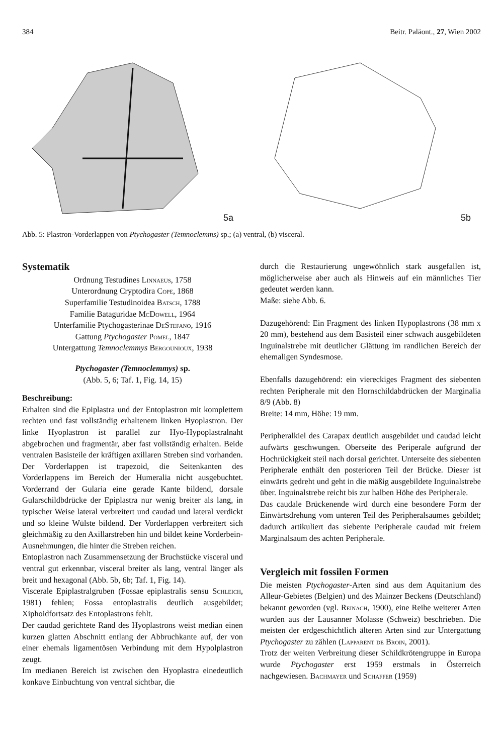384 Beitr. Paläont., 27, Wien 2002
5a
5b
Abb. 5: Plastron-Vorderlappen von Ptychogaster (Temnoclemms) sp.; (a) ventral, (b) visceral.
Systematik
Ordnung Testudines Linnaeus, 1758
Unterordnung Cryptodira Cope, 1868
Superfamilie Testudinoidea Batsch, 1788
Familie Bataguridae McDowell, 1964
Unterfamilie Ptychogasterinae DeStefano, 1916
Gattung Ptychogaster Pomel, 1847
Untergattung Temnoclemmys Bergounioux, 1938
Ptychogaster (Temnoclemmys) sp.
(Abb. 5, 6; Taf. 1, Fig. 14, 15)
Beschreibung:
Erhalten sind die Epiplastra und der Entoplastron mit komplettem rechten und fast vollständig erhaltenem linken Hyoplastron. Der linke Hyoplastron ist parallel zur Hyo-Hypoplastralnaht abgebrochen und fragmentär, aber fast vollständig erhalten. Beide ventralen Basisteile der kräftigen axillaren Streben sind vorhanden.
Der Vorderlappen ist trapezoid, die Seitenkanten des Vorderlappens im Bereich der Humeralia nicht ausgebuchtet. Vorderrand der Gularia eine gerade Kante bildend, dorsale Gularschildbdrücke der Epiplastra nur wenig breiter als lang, in typischer Weise lateral verbreitert und caudad und lateral verdickt und so kleine Wülste bildend. Der Vorderlappen verbreitert sich gleichmäßig zu den Axillarstreben hin und bildet keine Vorderbein-Ausnehmungen, die hinter die Streben reichen.
Entoplastron nach Zusammensetzung der Bruchstücke visceral und ventral gut erkennbar, visceral breiter als lang, ventral länger als breit und hexagonal (Abb. 5b, 6b; Taf. 1, Fig. 14).
Viscerale Epiplastralgruben (Fossae epiplastralis sensu Schleich, 1981) fehlen; Fossa entoplastralis deutlich ausgebildet; Xiphoidfortsatz des Entoplastrons fehlt.
Der caudad gerichtete Rand des Hyoplastrons weist median einen kurzen glatten Abschnitt entlang der Abbruchkante auf, der von einer ehemals ligamentösen Verbindung mit dem Hypolplastron zeugt.
Im medianen Bereich ist zwischen den Hyoplastra einedeutlich konkave Einbuchtung von ventral sichtbar, die
durch die Restaurierung ungewöhnlich stark ausgefallen ist, möglicherweise aber auch als Hinweis auf ein männliches Tier gedeutet werden kann.
Maße: siehe Abb. 6.
Dazugehörend: Ein Fragment des linken Hypoplastrons (38 mm x 20 mm), bestehend aus dem Basisteil einer schwach ausgebildeten Inguinalstrebe mit deutlicher Glättung im randlichen Bereich der ehemaligen Syndesmose.
Ebenfalls dazugehörend: ein viereckiges Fragment des siebenten rechten Peripherale mit den Hornschildabdrücken der Marginalia 8/9 (Abb. 8)
Breite: 14 mm, Höhe: 19 mm.
Peripheralkiel des Carapax deutlich ausgebildet und caudad leicht aufwärts geschwungen. Oberseite des Periperale aufgrund der Hochrückigkeit steil nach dorsal gerichtet. Unterseite des siebenten Peripherale enthält den posterioren Teil der Brücke. Dieser ist einwärts gedreht und geht in die mäßig ausgebildete Inguinalstrebe über. Inguinalstrebe reicht bis zur halben Höhe des Peripherale.
Das caudale Brückenende wird durch eine besondere Form der Einwärtsdrehung vom unteren Teil des Peripheralsaumes gebildet; dadurch artikuliert das siebente Peripherale caudad mit freiem Marginalsaum des achten Peripherale.
Vergleich mit fossilen Formen
Die meisten Ptychogaster-Arten sind aus dem Aquitanium des Alleur-Gebietes (Belgien) und des Mainzer Beckens (Deutschland) bekannt geworden (vgl. Reinach, 1900), eine Reihe weiterer Arten wurden aus der Lausanner Molasse (Schweiz) beschrieben. Die meisten der erdgeschichtlich älteren Arten sind zur Untergattung Ptychogaster zu zählen (Lapparent de Broin, 2001).
Trotz der weiten Verbreitung dieser Schildkrötengruppe in Europa wurde Ptychogaster erst 1959 erstmals in Österreich nachgewiesen. Bachmayer und Schaffer (1959)